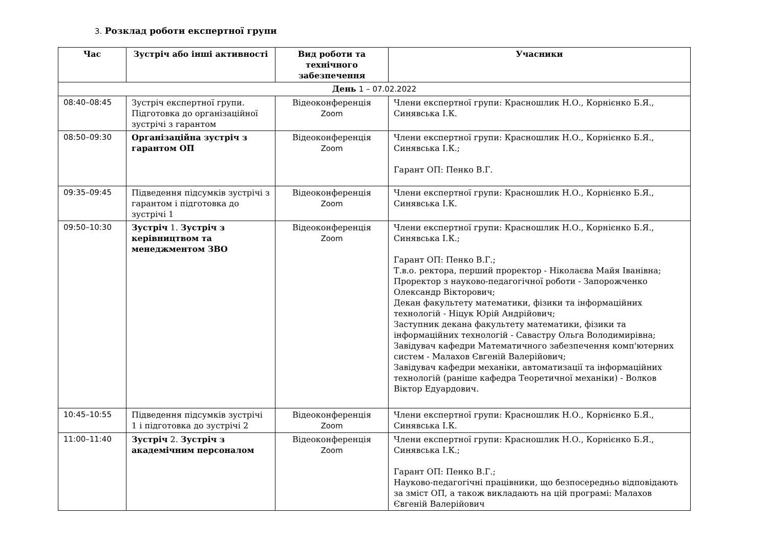3. Розклад роботи експертної групи
| Час | Зустріч або інші активності | Вид роботи та технічного забезпечення | Учасники |
| --- | --- | --- | --- |
| День 1 – 07.02.2022 | | | |
| 08:40–08:45 | Зустріч експертної групи. Підготовка до організаційної зустрічі з гарантом | Відеоконференція Zoom | Члени експертної групи: Красношлик Н.О., Корнієнко Б.Я., Синявська І.К. |
| 08:50–09:30 | Організаційна зустріч з гарантом ОП | Відеоконференція Zoom | Члени експертної групи: Красношлик Н.О., Корнієнко Б.Я., Синявська І.К.; Гарант ОП: Пенко В.Г. |
| 09:35–09:45 | Підведення підсумків зустрічі з гарантом і підготовка до зустрічі 1 | Відеоконференція Zoom | Члени експертної групи: Красношлик Н.О., Корнієнко Б.Я., Синявська І.К. |
| 09:50–10:30 | Зустріч 1. Зустріч з керівництвом та менеджментом ЗВО | Відеоконференція Zoom | Члени експертної групи: Красношлик Н.О., Корнієнко Б.Я., Синявська І.К.; Гарант ОП: Пенко В.Г.; Т.в.о. ректора, перший проректор - Ніколаєва Майя Іванівна; Проректор з науково-педагогічної роботи - Запорожченко Олександр Вікторович; Декан факультету математики, фізики та інформаційних технологій - Ніцук Юрій Андрійович; Заступник декана факультету математики, фізики та інформаційних технологій - Савастру Ольга Володимирівна; Завідувач кафедри Математичного забезпечення комп'ютерних систем - Малахов Євгеній Валерійович; Завідувач кафедри механіки, автоматизації та інформаційних технологій (раніше кафедра Теоретичної механіки) - Волков Віктор Едуардович. |
| 10:45–10:55 | Підведення підсумків зустрічі 1 і підготовка до зустрічі 2 | Відеоконференція Zoom | Члени експертної групи: Красношлик Н.О., Корнієнко Б.Я., Синявська І.К. |
| 11:00–11:40 | Зустріч 2. Зустріч з академічним персоналом | Відеоконференція Zoom | Члени експертної групи: Красношлик Н.О., Корнієнко Б.Я., Синявська І.К.; Гарант ОП: Пенко В.Г.; Науково-педагогічні працівники, що безпосередньо відповідають за зміст ОП, а також викладають на цій програмі: Малахов Євгеній Валерійович |